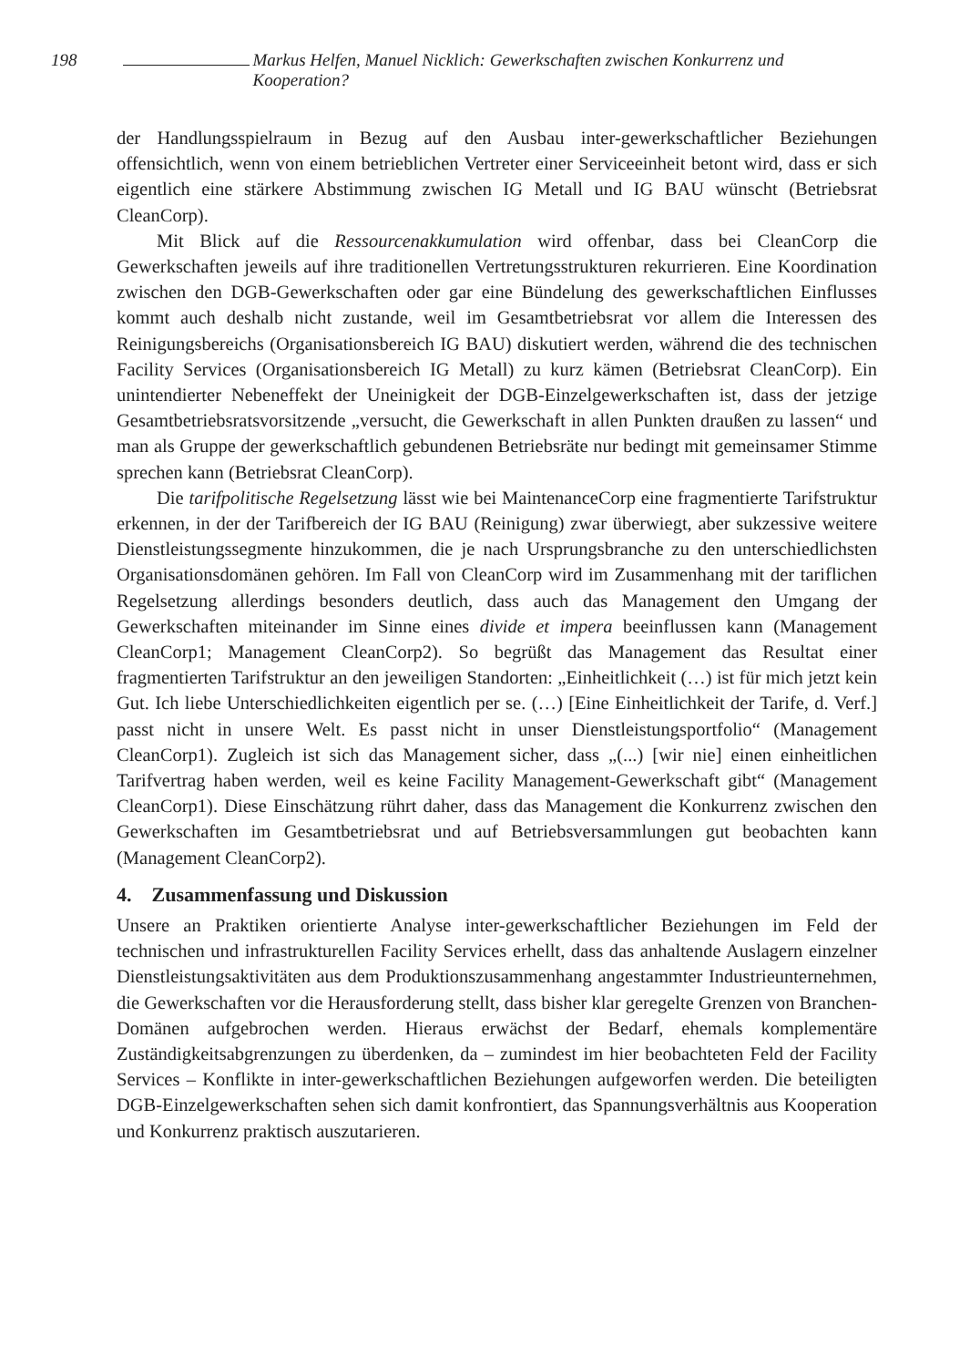198 Markus Helfen, Manuel Nicklich: Gewerkschaften zwischen Konkurrenz und Kooperation?
der Handlungsspielraum in Bezug auf den Ausbau inter-gewerkschaftlicher Beziehungen offensichtlich, wenn von einem betrieblichen Vertreter einer Serviceeinheit betont wird, dass er sich eigentlich eine stärkere Abstimmung zwischen IG Metall und IG BAU wünscht (Betriebsrat CleanCorp).
Mit Blick auf die Ressourcenakkumulation wird offenbar, dass bei CleanCorp die Gewerkschaften jeweils auf ihre traditionellen Vertretungsstrukturen rekurrieren. Eine Koordination zwischen den DGB-Gewerkschaften oder gar eine Bündelung des gewerkschaftlichen Einflusses kommt auch deshalb nicht zustande, weil im Gesamtbetriebsrat vor allem die Interessen des Reinigungsbereichs (Organisationsbereich IG BAU) diskutiert werden, während die des technischen Facility Services (Organisationsbereich IG Metall) zu kurz kämen (Betriebsrat CleanCorp). Ein unintendierter Nebeneffekt der Uneinigkeit der DGB-Einzelgewerkschaften ist, dass der jetzige Gesamtbetriebsratsvorsitzende „versucht, die Gewerkschaft in allen Punkten draußen zu lassen“ und man als Gruppe der gewerkschaftlich gebundenen Betriebsräte nur bedingt mit gemeinsamer Stimme sprechen kann (Betriebsrat CleanCorp).
Die tarifpolitische Regelsetzung lässt wie bei MaintenanceCorp eine fragmentierte Tarifstruktur erkennen, in der der Tarifbereich der IG BAU (Reinigung) zwar überwiegt, aber sukzessive weitere Dienstleistungssegmente hinzukommen, die je nach Ursprungsbranche zu den unterschiedlichsten Organisationsdomänen gehören. Im Fall von CleanCorp wird im Zusammenhang mit der tariflichen Regelsetzung allerdings besonders deutlich, dass auch das Management den Umgang der Gewerkschaften miteinander im Sinne eines divide et impera beeinflussen kann (Management CleanCorp1; Management CleanCorp2). So begrüßt das Management das Resultat einer fragmentierten Tarifstruktur an den jeweiligen Standorten: „Einheitlichkeit (…) ist für mich jetzt kein Gut. Ich liebe Unterschiedlichkeiten eigentlich per se. (…) [Eine Einheitlichkeit der Tarife, d. Verf.] passt nicht in unsere Welt. Es passt nicht in unser Dienstleistungsportfolio“ (Management CleanCorp1). Zugleich ist sich das Management sicher, dass „(...) [wir nie] einen einheitlichen Tarifvertrag haben werden, weil es keine Facility Management-Gewerkschaft gibt“ (Management CleanCorp1). Diese Einschätzung rührt daher, dass das Management die Konkurrenz zwischen den Gewerkschaften im Gesamtbetriebsrat und auf Betriebsversammlungen gut beobachten kann (Management CleanCorp2).
4. Zusammenfassung und Diskussion
Unsere an Praktiken orientierte Analyse inter-gewerkschaftlicher Beziehungen im Feld der technischen und infrastrukturellen Facility Services erhellt, dass das anhaltende Auslagern einzelner Dienstleistungsaktivitäten aus dem Produktionszusammenhang angestammter Industrieunternehmen, die Gewerkschaften vor die Herausforderung stellt, dass bisher klar geregelte Grenzen von Branchen-Domänen aufgebrochen werden. Hieraus erwächst der Bedarf, ehemals komplementäre Zuständigkeitsabgrenzungen zu überdenken, da – zumindest im hier beobachteten Feld der Facility Services – Konflikte in inter-gewerkschaftlichen Beziehungen aufgeworfen werden. Die beteiligten DGB-Einzelgewerkschaften sehen sich damit konfrontiert, das Spannungsverhältnis aus Kooperation und Konkurrenz praktisch auszutarieren.